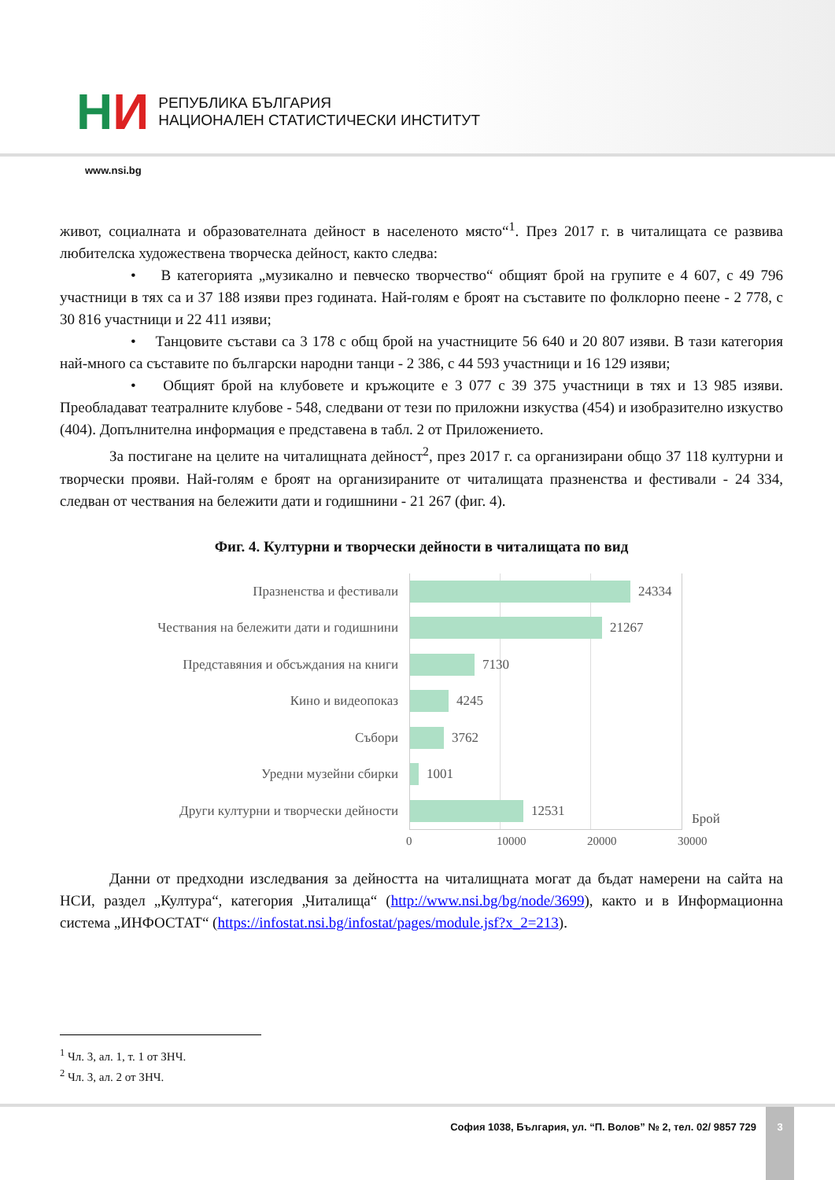НИ
РЕПУБЛИКА БЪЛГАРИЯ
НАЦИОНАЛЕН СТАТИСТИЧЕСКИ ИНСТИТУТ
www.nsi.bg
живот, социалната и образователната дейност в населеното място“<sup>1</sup>. През 2017 г. в читалищата се развива любителска художествена творческа дейност, както следва:
• В категорията „музикално и певческо творчество“ общият брой на групите е 4 607, с 49 796 участници в тях са и 37 188 изяви през годината. Най-голям е броят на съставите по фолклорно пеене - 2 778, с 30 816 участници и 22 411 изяви;
• Танцовите състави са 3 178 с общ брой на участниците 56 640 и 20 807 изяви. В тази категория най-много са съставите по български народни танци - 2 386, с 44 593 участници и 16 129 изяви;
• Общият брой на клубовете и кръжоците е 3 077 с 39 375 участници в тях и 13 985 изяви. Преобладават театралните клубове - 548, следвани от тези по приложни изкуства (454) и изобразително изкуство (404). Допълнителна информация е представена в табл. 2 от Приложението.
За постигане на целите на читалищната дейност<sup>2</sup>, през 2017 г. са организирани общо 37 118 културни и творчески прояви. Най-голям е броят на организираните от читалищата празненства и фестивали - 24 334, следван от чествания на бележити дати и годишнини - 21 267 (фиг. 4).
Фиг. 4. Културни и творчески дейности в читалищата по вид
Празненства и фестивали
Чествания на бележити дати и годишнини
Представяния и обсъждания на книги
Кино и видеопоказ
Събори
Уредни музейни сбирки
Други културни и творчески дейности
24334
21267
7130
4245
3762
1001
12531
Брой
0 10000 20000 30000
Данни от предходни изследвания за дейността на читалищната могат да бъдат намерени на сайта на НСИ, раздел „Култура“, категория „Читалища“ (http://www.nsi.bg/bg/node/3699), както и в Информационна система „ИНФОСТАТ“ (https://infostat.nsi.bg/infostat/pages/module.jsf?x_2=213).
<sup>1</sup> Чл. 3, ал. 1, т. 1 от ЗНЧ.
<sup>2</sup> Чл. 3, ал. 2 от ЗНЧ.
София 1038, България, ул. “П. Волов” № 2, тел. 02/ 9857 729
3